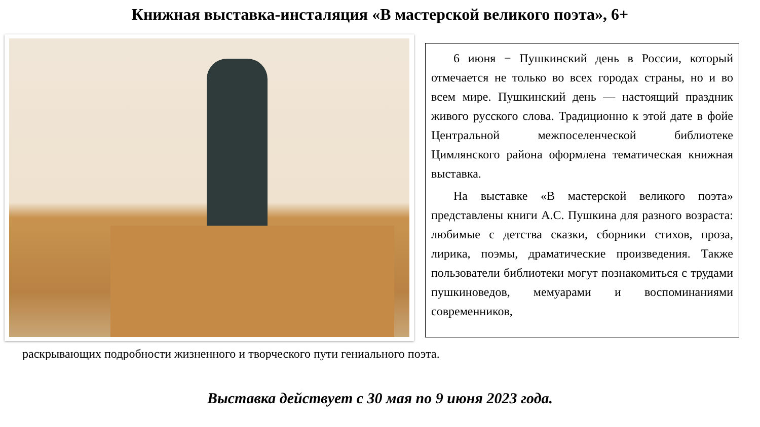Книжная выставка-инсталяция «В мастерской великого поэта», 6+
6 июня − Пушкинский день в России, который отмечается не только во всех городах страны, но и во всем мире. Пушкинский день — настоящий праздник живого русского слова. Традиционно к этой дате в фойе Центральной межпоселенческой библиотеке Цимлянского района оформлена тематическая книжная выставка.
На выставке «В мастерской великого поэта» представлены книги А.С. Пушкина для разного возраста: любимые с детства сказки, сборники стихов, проза, лирика, поэмы, драматические произведения. Также пользователи библиотеки могут познакомиться с трудами пушкиноведов, мемуарами и воспоминаниями современников,
раскрывающих подробности жизненного и творческого пути гениального поэта.
Выставка действует с 30 мая по 9 июня 2023 года.